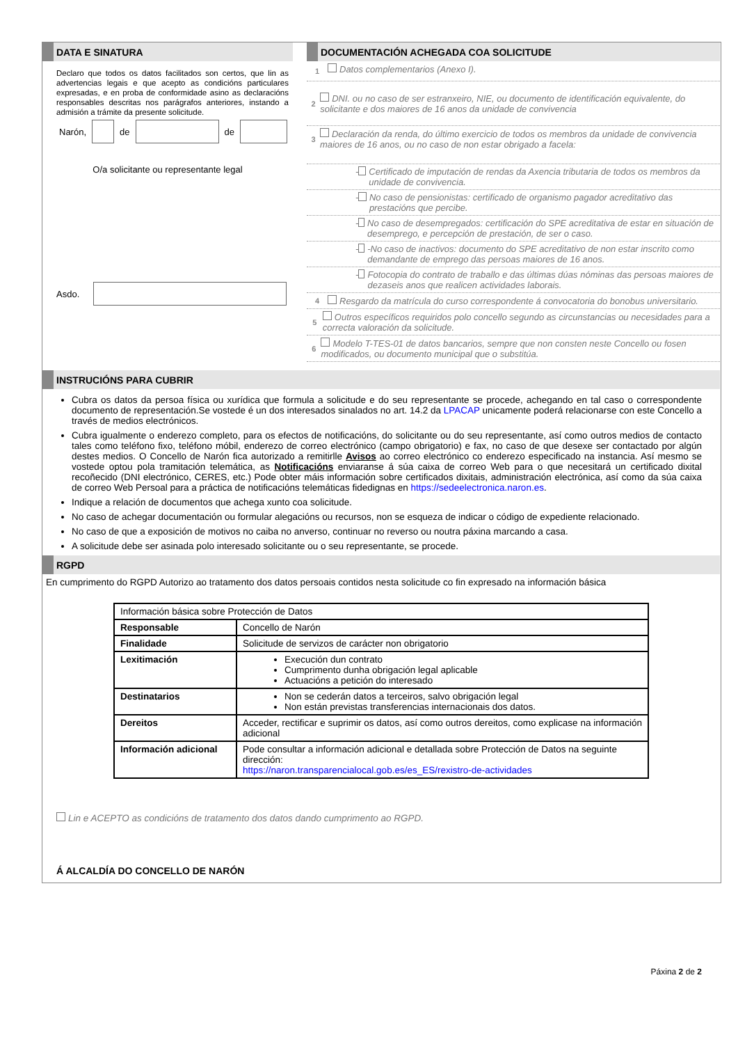DATA E SINATURA
Declaro que todos os datos facilitados son certos, que lin as advertencias legais e que acepto as condicións particulares expresadas, e en proba de conformidade asino as declaracións responsables descritas nos parágrafos anteriores, instando a admisión a trámite da presente solicitude.
Narón, de de
O/a solicitante ou representante legal
Asdo.
DOCUMENTACIÓN ACHEGADA COA SOLICITUDE
1 Datos complementarios (Anexo I).
2 DNI. ou no caso de ser estranxeiro, NIE, ou documento de identificación equivalente, do solicitante e dos maiores de 16 anos da unidade de convivencia
3 Declaración da renda, do último exercicio de todos os membros da unidade de convivencia maiores de 16 anos, ou no caso de non estar obrigado a facela:
- Certificado de imputación de rendas da Axencia tributaria de todos os membros da unidade de convivencia.
- No caso de pensionistas: certificado de organismo pagador acreditativo das prestacións que percibe.
- No caso de desempregados: certificación do SPE acreditativa de estar en situación de desemprego, e percepción de prestación, de ser o caso.
- -No caso de inactivos: documento do SPE acreditativo de non estar inscrito como demandante de emprego das persoas maiores de 16 anos.
- Fotocopia do contrato de traballo e das últimas dúas nóminas das persoas maiores de dezaseis anos que realicen actividades laborais.
4 Resgardo da matrícula do curso correspondente á convocatoria do bonobus universitario.
5 Outros específicos requiridos polo concello segundo as circunstancias ou necesidades para a correcta valoración da solicitude.
6 Modelo T-TES-01 de datos bancarios, sempre que non consten neste Concello ou fosen modificados, ou documento municipal que o substitúa.
INSTRUCIÓNS PARA CUBRIR
Cubra os datos da persoa física ou xurídica que formula a solicitude e do seu representante se procede, achegando en tal caso o correspondente documento de representación.Se vostede é un dos interesados sinalados no art. 14.2 da LPACAP unicamente poderá relacionarse con este Concello a través de medios electrónicos.
Cubra igualmente o enderezo completo, para os efectos de notificacións, do solicitante ou do seu representante, así como outros medios de contacto tales como teléfono fixo, teléfono móbil, enderezo de correo electrónico (campo obrigatorio) e fax, no caso de que desexe ser contactado por algún destes medios. O Concello de Narón fica autorizado a remitirlle Avisos ao correo electrónico co enderezo especificado na instancia. Así mesmo se vostede optou pola tramitación telemática, as Notificacións enviaranse á súa caixa de correo Web para o que necesitará un certificado dixital recoñecido (DNI electrónico, CERES, etc.) Pode obter máis información sobre certificados dixitais, administración electrónica, así como da súa caixa de correo Web Persoal para a práctica de notificacións telemáticas fidedignas en https://sedeelectronica.naron.es.
Indique a relación de documentos que achega xunto coa solicitude.
No caso de achegar documentación ou formular alegacións ou recursos, non se esqueza de indicar o código de expediente relacionado.
No caso de que a exposición de motivos no caiba no anverso, continuar no reverso ou noutra páxina marcando a casa.
A solicitude debe ser asinada polo interesado solicitante ou o seu representante, se procede.
RGPD
En cumprimento do RGPD Autorizo ao tratamento dos datos persoais contidos nesta solicitude co fin expresado na información básica
| Información básica sobre Protección de Datos | |
| Responsable | Concello de Narón |
| Finalidade | Solicitude de servizos de carácter non obrigatorio |
| Lexitimación | Execución dun contrato Cumprimento dunha obrigación legal aplicable Actuacións a petición do interesado |
| Destinatarios | Non se cederán datos a terceiros, salvo obrigación legal Non están previstas transferencias internacionais dos datos. |
| Dereitos | Acceder, rectificar e suprimir os datos, así como outros dereitos, como explicase na información adicional |
| Información adicional | Pode consultar a información adicional e detallada sobre Protección de Datos na seguinte dirección: https://naron.transparencialocal.gob.es/es_ES/rexistro-de-actividades |
Lin e ACEPTO as condicións de tratamento dos datos dando cumprimento ao RGPD.
Á ALCALDÍA DO CONCELLO DE NARÓN
Páxina 2 de 2